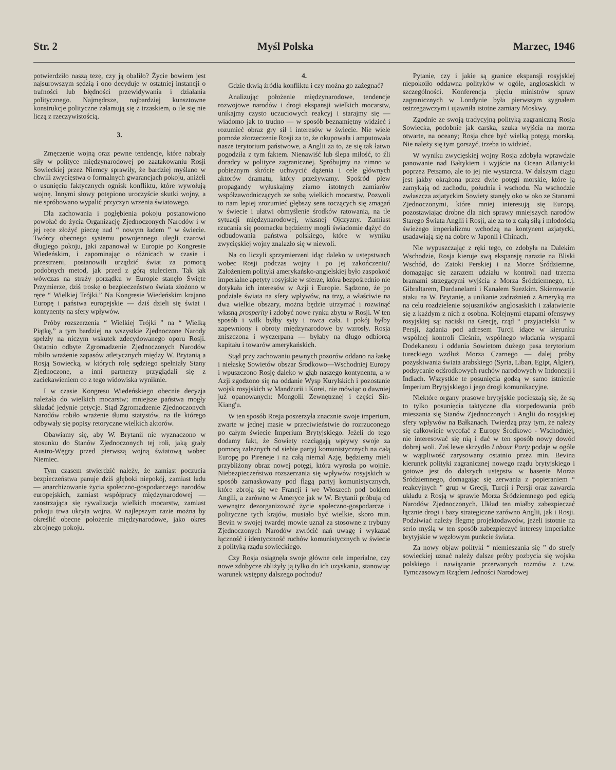Str. 2 Myśl Polska Marzec, 1946
potwierdziło naszą tezę, czy ją obaliło? Życie bowiem jest najsurowszym sędzią i ono decyduje w ostatniej instancji o trafności lub błędności przewidywania i działania politycznego. Najmędrsze, najbardziej kunsztowne konstrukcje polityczne załamują się z trzaskiem, o ile się nie liczą z rzeczywistością.
3.
Zmęczenie wojną oraz pewne tendencje, które nabrały siły w polityce międzynarodowej po zaatakowaniu Rosji Sowieckiej przez Niemcy sprawiły, że bardziej myślano w chwili zwycięstwa o formalnych gwarancjach pokoju, aniżeli o usunięciu faktycznych ognisk konfliktu, które wywołują wojnę. Innymi słowy potępiono uroczyście skutki wojny, a nie spróbowano wypalić przyczyn wrzenia światowego.
Dla zachowania i pogłębienia pokoju postanowiono powołać do życia Organizację Zjednoczonych Narodów i w jej ręce złożyć pieczę nad “ nowym ładem ” w świecie. Twórcy obecnego systemu powojennego ulegli czarowi długiego pokoju, jaki zapanował w Europie po Kongresie Wiedeńskim, i zapominając o różnicach w czasie i przestrzeni, postanowili urządzić świat za pomocą podobnych metod, jak przed z górą stuleciem. Tak jak wówczas na straży porządku w Europie stanęło Święte Przymierze, dziś troskę o bezpieczeństwo świata złożono w ręce “ Wielkiej Trójki.” Na Kongresie Wiedeńskim krajano Europę i państwa europejskie — dziś dzieli się świat i kontynenty na sfery wpływów.
Próby rozszerzenia “ Wielkiej Trójki ” na “ Wielką Piątkę,” a tym bardziej na wszystkie Zjednoczone Narody spełzły na niczym wskutek zdecydowanego oporu Rosji. Ostatnio odbyte Zgromadzenie Zjednoczonych Narodów robiło wrażenie zapasów atletycznych między W. Brytanią a Rosją Sowiecką, w których rolę sędziego spełniały Stany Zjednoczone, a inni partnerzy przyglądali się z zaciekawieniem co z tego widowiska wyniknie.
I w czasie Kongresu Wiedeńskiego obecnie decyzja należała do wielkich mocarstw; mniejsze państwa mogły składać jedynie petycje. Stąd Zgromadzenie Zjednoczonych Narodów robiło wrażenie tłumu statystów, na tle którego odbywały się popisy retoryczne wielkich aktorów.
Obawiamy się, aby W. Brytanii nie wyznaczono w stosunku do Stanów Zjednoczonych tej roli, jaką grały Austro-Węgry przed pierwszą wojną światową wobec Niemiec.
Tym czasem stwierdzić należy, że zamiast poczucia bezpieczeństwa panuje dziś głęboki niepokój, zamiast ładu — anarchizowanie życia społeczno-gospodarczego narodów europejskich, zamiast współpracy międzynarodowej — zaostrzająca się rywalizacja wielkich mocarstw, zamiast pokoju trwa ukryta wojna. W najlepszym razie można by określić obecne położenie międzynarodowe, jako okres zbrojnego pokoju.
4.
Gdzie tkwią źródła konfliktu i czy można go zażegnać?
Analizując położenie międzynarodowe, tendencje rozwojowe narodów i drogi ekspansji wielkich mocarstw, unikajmy czysto uczuciowych reakcyj i starajmy się — wiadomo jak to trudno — w sposób beznamiętny widzieć i rozumieć obraz gry sił i interesów w świecie. Nie wiele pomoże złorzeczenie Rosji za to, że okupowała i amputowała nasze terytorium państwowe, a Anglii za to, że się tak łatwo pogodziła z tym faktem. Nienawiść lub ślepa miłość, to źli doradcy w polityce zagranicznej. Spróbujmy na zimno w pobieżnym skrócie uchwycić dążenia i cele głównych aktorów dramatu, który przeżywamy. Spośród plew propagandy wyłuskajmy ziarno istotnych zamiarów współzawodniczących ze sobą wielkich mocarstw. Pozwoli to nam lepiej zrozumieć głębszy sens toczących się zmagań w świecie i ułatwi obmyślenie środków ratowania, na tle sytuacji międzynarodowej, własnej Ojczyzny. Zamiast rzucania się poomacku będziemy mogli świadomie dążyć do odbudowania państwa polskiego, które w wyniku zwycięskiej wojny znalazło się w niewoli.
Na co liczyli sprzymierzeni idąc daleko w ustępstwach wobec Rosji podczas wojny i po jej zakończeniu? Założeniem polityki amerykańsko-angielskiej było zaspokoić imperialne apetyty rosyjskie w sferze, która bezpośrednio nie dotykała ich interesów w Azji i Europie. Sądzono, że po podziale świata na sfery wpływów, na trzy, a właściwie na dwa wielkie obszary, można będzie utrzymać i rozwinąć własną prosperity i zdobyć nowe rynku zbytu w Rosji. W ten sposób i wilk byłby syty i owca cała. I pokój byłby zapewniony i obroty międzynarodowe by wzrosły. Rosja zniszczona i wyczerpana — byłaby na długo odbiorcą kapitału i towarów amerykańskich.
Stąd przy zachowaniu pewnych pozorów oddano na łaskę i niełaskę Sowietów obszar Środkowo—Wschodniej Europy i wpuszczono Rosję daleko w głąb naszego kontynentu, a w Azji zgodzono się na oddanie Wysp Kurylskich i pozostanie wojsk rosyjskich w Mandżurii i Korei, nie mówiąc o dawniej już opanowanych: Mongolii Zewnętrznej i części Sin-Kiang'u.
W ten sposób Rosja poszerzyła znacznie swoje imperium, zwarte w jednej masie w przeciwieństwie do rozrzuconego po całym świecie Imperium Brytyjskiego. Jeżeli do tego dodamy fakt, że Sowiety rozciągają wpływy swoje za pomocą zależnych od siebie partyj komunistycznych na całą Europę po Pireneje i na całą niemal Azję, będziemy mieli przybliżony obraz nowej potęgi, która wyrosła po wojnie. Niebezpieczeństwo rozszerzania się wpływów rosyjskich w sposób zamaskowany pod flagą partyj komunistycznych, które zbroją się we Francji i we Włoszech pod bokiem Anglii, a zarówno w Ameryce jak w W. Brytanii próbują od wewnątrz dezorganizować życie społeczno-gospodarcze i polityczne tych krajów, musiało być wielkie, skoro min. Bevin w swojej twardej mowie uznał za stosowne z trybuny Zjednoczonych Narodów zwrócić nań uwagę i wykazać łączność i identyczność ruchów komunistycznych w świecie z polityką rządu sowieckiego.
Czy Rosja osiągnęła swoje główne cele imperialne, czy nowe zdobycze zbliżyły ją tylko do ich uzyskania, stanowiąc warunek wstępny dalszego pochodu?
Pytanie, czy i jakie są granice ekspansji rosyjskiej niepokoiło oddawna polityków w ogóle, anglosaskich w szczególności. Konferencja pięciu ministrów spraw zagranicznych w Londynie była pierwszym sygnałem ostrzegawczym i ujawniła istotne zamiary Moskwy.
Zgodnie ze swoją tradycyjną polityką zagraniczną Rosja Sowiecka, podobnie jak carska, szuka wyjścia na morza otwarte, na oceany; Rosja chce być wielką potęgą morską. Nie należy się tym gorszyć, trzeba to widzieć.
W wyniku zwycięskiej wojny Rosja zdobyła wprawdzie panowanie nad Bałtykiem i wyjście na Ocean Atlantycki poprzez Petsamo, ale to jej nie wystarcza. W dalszym ciągu jest jakby okrążona przez dwie potęgi morskie, które ją zamykają od zachodu, południa i wschodu. Na wschodzie zwłaszcza azjatyckim Sowiety stanęły oko w oko ze Stanami Zjednoczonymi, które mniej interesują się Europą, pozostawiając drobne dla nich sprawy mniejszych narodów Starego Świata Anglii i Rosji, ale za to z całą siłą i młodością świeżego imperializmu wchodzą na kontynent azjatycki, usadawiają się na dobre w Japonii i Chinach.
Nie wypuszczając z ręki tego, co zdobyła na Dalekim Wschodzie, Rosja kieruje swą ekspansję narazie na Bliski Wschód, do Zatoki Perskiej i na Morze Śródziemne, domagając się zarazem udziału w kontroli nad trzema bramami strzegącymi wyjścia z Morza Śródziemnego, t.j. Gibraltarem, Dardanelami i Kanałem Suezkim. Skierowanie ataku na W. Brytanię, a unikanie zadrażnień z Ameryką ma na celu rozdzielenie sojuszników anglosaskich i załatwienie się z każdym z nich z osobna. Kolejnymi etapami ofensywy rosyjskiej są: naciski na Grecję, rząd “ przyjacielski ” w Persji, żądania pod adresem Turcji idące w kierunku wspólnej kontroli Cieśnin, wspólnego władania wyspami Dodekanezu i oddania Sowietom dużego pasa terytorium tureckiego wzdłuż Morza Czarnego — dalej próby pozyskiwania świata arabskiego (Syria, Liban, Egipt, Algier), podsycanie odśrodkowych ruchów narodowych w Indonezji i Indiach. Wszystkie te posunięcia godzą w samo istnienie Imperium Brytyjskiego i jego drogi komunikacyjne.
Niektóre organy prasowe brytyjskie pocieszają się, że są to tylko posunięcia taktyczne dla storpedowania prób mieszania się Stanów Zjednoczonych i Anglii do rosyjskiej sfery wpływów na Bałkanach. Twierdzą przy tym, że należy się całkowicie wycofać z Europy Środkowo - Wschodniej, nie interesować się nią i dać w ten sposób nowy dowód dobrej woli. Zaś lewe skrzydło Labour Party podaje w ogóle w wątpliwość zarysowany ostatnio przez min. Bevina kierunek polityki zagranicznej nowego rządu brytyjskiego i gotowe jest do dalszych ustępstw w basenie Morza Śródziemnego, domagając się zerwania z popieraniem “ reakcyjnych ” grup w Grecji, Turcji i Persji oraz zawarcia układu z Rosją w sprawie Morza Śródziemnego pod egidą Narodów Zjednoczonych. Układ ten miałby zabezpieczać łącznie drogi i bazy strategiczne zarówno Anglii, jak i Rosji. Podziwiać należy flegmę projektodawców, jeżeli istotnie na serio myślą w ten sposób zabezpieczyć interesy imperialne brytyjskie w węzłowym punkcie świata.
Za nowy objaw polityki “ niemieszania się ” do strefy sowieckiej uznać należy dalsze próby pozbycia się wojska polskiego i nawiązanie przerwanych rozmów z t.zw. Tymczasowym Rządem Jedności Narodowej